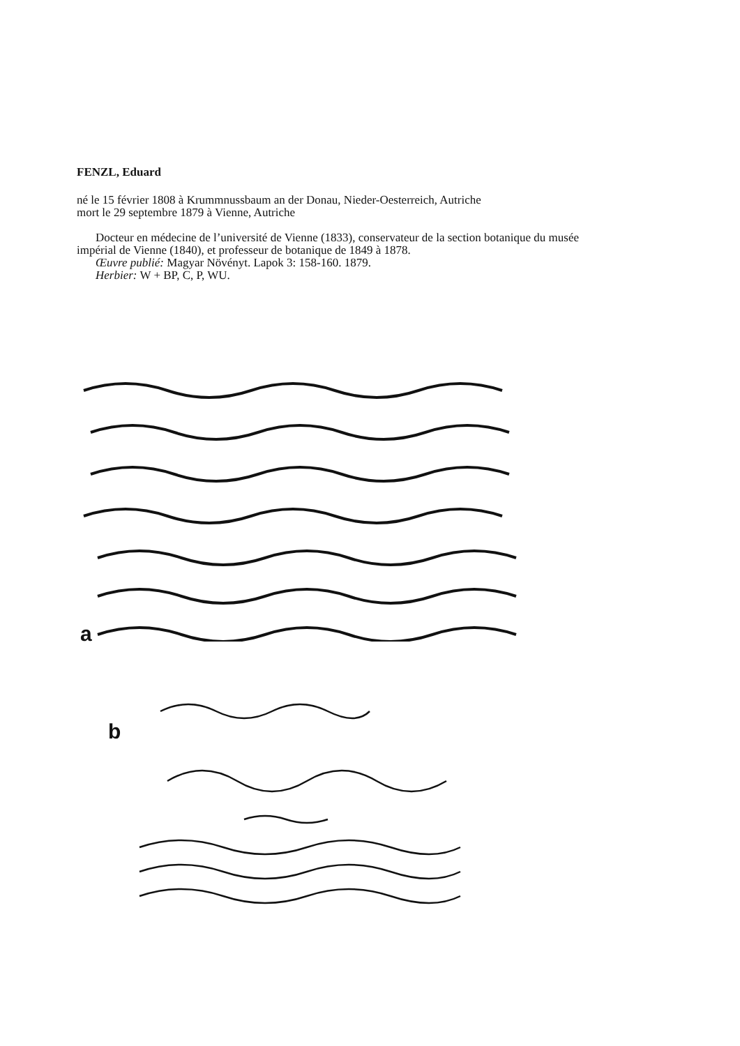FENZL, Eduard
né le 15 février 1808 à Krummnussbaum an der Donau, Nieder-Oesterreich, Autriche
mort le 29 septembre 1879 à Vienne, Autriche
Docteur en médecine de l’université de Vienne (1833), conservateur de la section botanique du musée impérial de Vienne (1840), et professeur de botanique de 1849 à 1878.
Œuvre publié: Magyar Növényt. Lapok 3: 158-160. 1879.
Herbier: W + BP, C, P, WU.
a
b